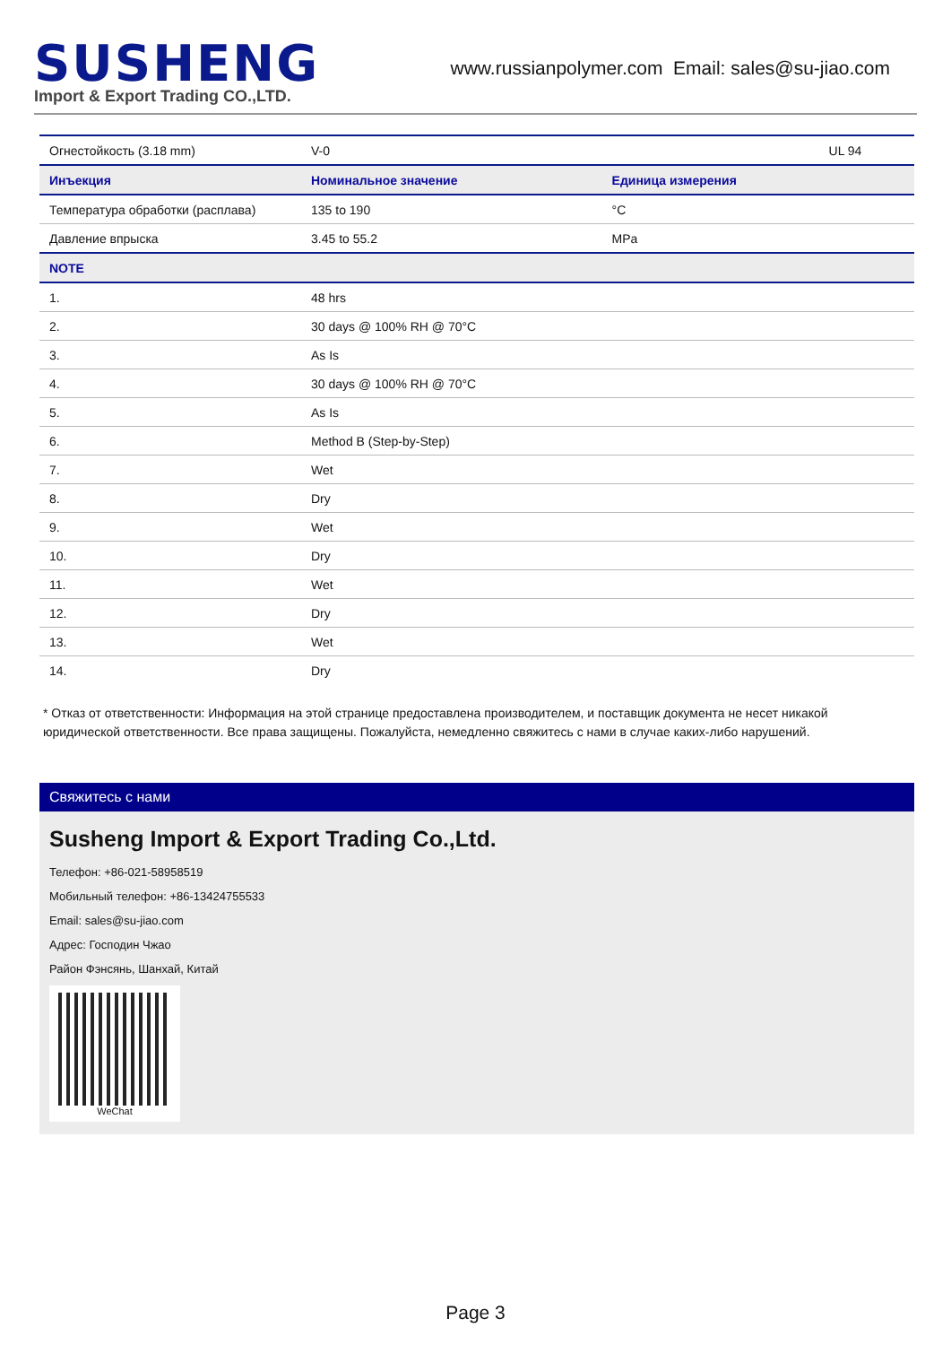SUSHENG
Import & Export Trading CO.,LTD.
www.russianpolymer.com Email: sales@su-jiao.com
| Огнестойкость (3.18 mm) | V-0 | | UL 94 |
| Инъекция | Номинальное значение | Единица измерения | |
| Температура обработки (расплава) | 135 to 190 | °C | |
| Давление впрыска | 3.45 to 55.2 | MPa | |
| NOTE | | | |
| 1. | 48 hrs | | |
| 2. | 30 days @ 100% RH @ 70°C | | |
| 3. | As Is | | |
| 4. | 30 days @ 100% RH @ 70°C | | |
| 5. | As Is | | |
| 6. | Method B (Step-by-Step) | | |
| 7. | Wet | | |
| 8. | Dry | | |
| 9. | Wet | | |
| 10. | Dry | | |
| 11. | Wet | | |
| 12. | Dry | | |
| 13. | Wet | | |
| 14. | Dry | | |
* Отказ от ответственности: Информация на этой странице предоставлена производителем, и поставщик документа не несет никакой юридической ответственности. Все права защищены. Пожалуйста, немедленно свяжитесь с нами в случае каких-либо нарушений.
Свяжитесь с нами
Susheng Import & Export Trading Co.,Ltd.
Телефон: +86-021-58958519
Мобильный телефон: +86-13424755533
Email: sales@su-jiao.com
Адрес: Господин Чжао
Район Фэнсянь, Шанхай, Китай
WeChat
Page 3